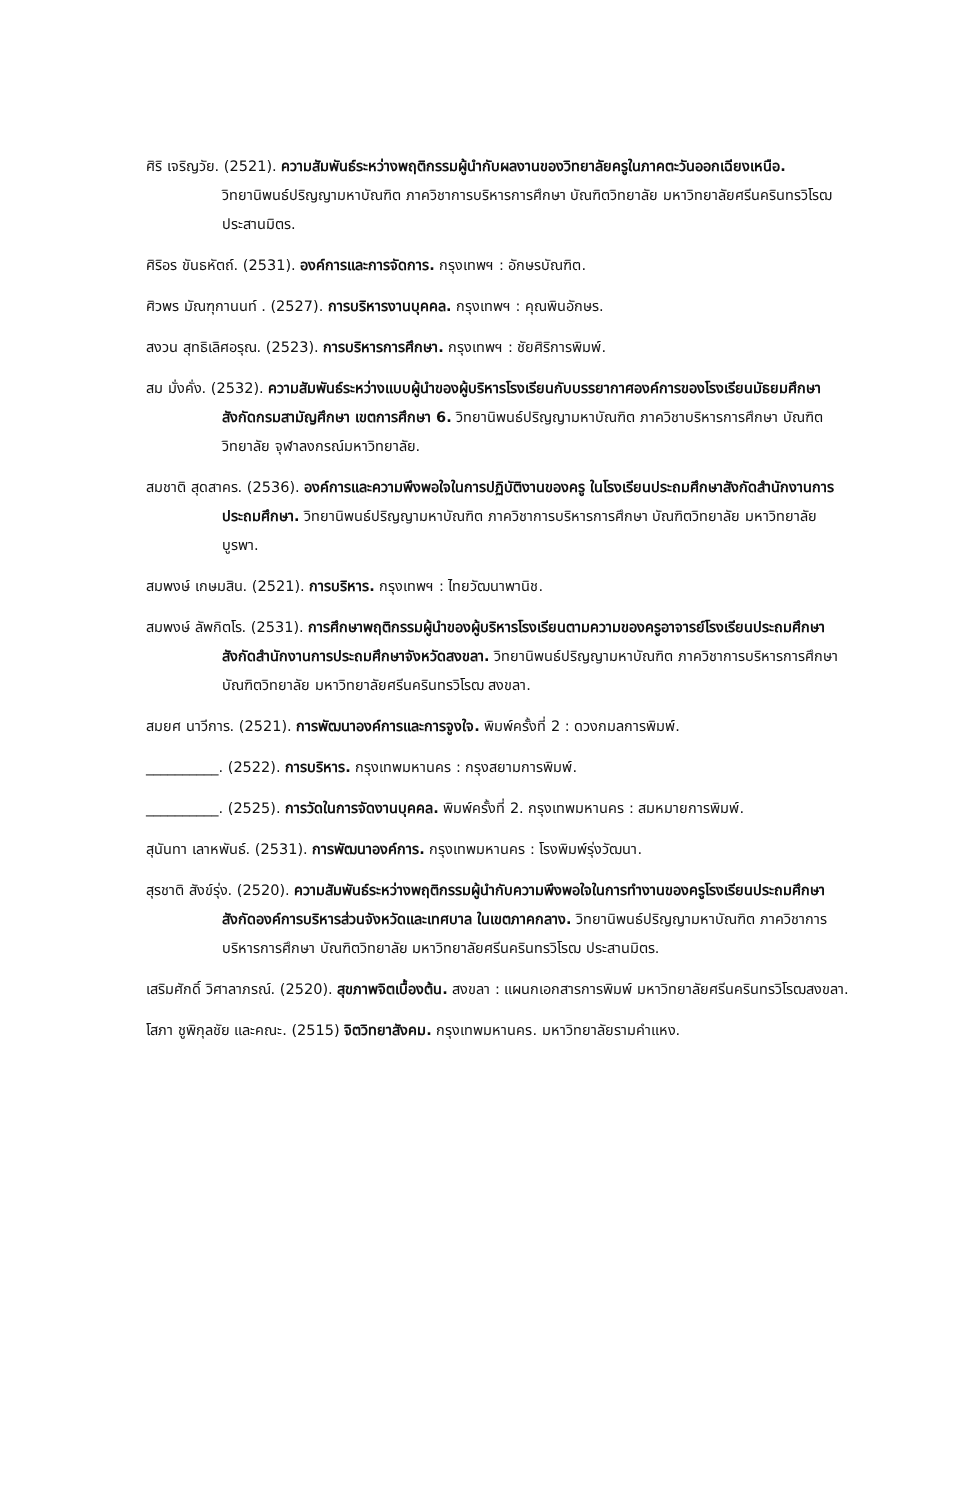ศิริ เจริญวัย. (2521). ความสัมพันธ์ระหว่างพฤติกรรมผู้นำกับผลงานของวิทยาลัยครูในภาคตะวันออกเฉียงเหนือ. วิทยานิพนธ์ปริญญามหาบัณฑิต ภาควิชาการบริหารการศึกษา บัณฑิตวิทยาลัย มหาวิทยาลัยศรีนครินทรวิโรฒ ประสานมิตร.
ศิริอร ขันธหัตถ์. (2531). องค์การและการจัดการ. กรุงเทพฯ : อักษรบัณฑิต.
ศิวพร มัณฑุกานนท์ . (2527). การบริหารงานบุคคล. กรุงเทพฯ : คุณพินอักษร.
สงวน สุทธิเลิศอรุณ. (2523). การบริหารการศึกษา. กรุงเทพฯ : ชัยศิริการพิมพ์.
สม มั่งคั่ง. (2532). ความสัมพันธ์ระหว่างแบบผู้นำของผู้บริหารโรงเรียนกับบรรยากาศองค์การของโรงเรียนมัธยมศึกษา สังกัดกรมสามัญศึกษา เขตการศึกษา 6. วิทยานิพนธ์ปริญญามหาบัณฑิต ภาควิชาบริหารการศึกษา บัณฑิตวิทยาลัย จุฬาลงกรณ์มหาวิทยาลัย.
สมชาติ สุดสาคร. (2536). องค์การและความพึงพอใจในการปฏิบัติงานของครู ในโรงเรียนประถมศึกษาสังกัดสำนักงานการประถมศึกษา. วิทยานิพนธ์ปริญญามหาบัณฑิต ภาควิชาการบริหารการศึกษา บัณฑิตวิทยาลัย มหาวิทยาลัยบูรพา.
สมพงษ์ เกษมสิน. (2521). การบริหาร. กรุงเทพฯ : ไทยวัฒนาพานิช.
สมพงษ์ ลัพกิตโร. (2531). การศึกษาพฤติกรรมผู้นำของผู้บริหารโรงเรียนตามความของครูอาจารย์โรงเรียนประถมศึกษา สังกัดสำนักงานการประถมศึกษาจังหวัดสงขลา. วิทยานิพนธ์ปริญญามหาบัณฑิต ภาควิชาการบริหารการศึกษา บัณฑิตวิทยาลัย มหาวิทยาลัยศรีนครินทรวิโรฒ สงขลา.
สมยศ นาวีการ. (2521). การพัฒนาองค์การและการจูงใจ. พิมพ์ครั้งที่ 2 : ดวงกมลการพิมพ์.
__________. (2522). การบริหาร. กรุงเทพมหานคร : กรุงสยามการพิมพ์.
__________. (2525). การวัดในการจัดงานบุคคล. พิมพ์ครั้งที่ 2. กรุงเทพมหานคร : สมหมายการพิมพ์.
สุนันทา เลาหพันธ์. (2531). การพัฒนาองค์การ. กรุงเทพมหานคร : โรงพิมพ์รุ่งวัฒนา.
สุรชาติ สังข์รุ่ง. (2520). ความสัมพันธ์ระหว่างพฤติกรรมผู้นำกับความพึงพอใจในการทำงานของครูโรงเรียนประถมศึกษา สังกัดองค์การบริหารส่วนจังหวัดและเทศบาล ในเขตภาคกลาง. วิทยานิพนธ์ปริญญามหาบัณฑิต ภาควิชาการบริหารการศึกษา บัณฑิตวิทยาลัย มหาวิทยาลัยศรีนครินทรวิโรฒ ประสานมิตร.
เสริมศักดิ์ วิศาลาภรณ์. (2520). สุขภาพจิตเบื้องต้น. สงขลา : แผนกเอกสารการพิมพ์ มหาวิทยาลัยศรีนครินทรวิโรฒสงขลา.
โสภา ชูพิกุลชัย และคณะ. (2515) จิตวิทยาสังคม. กรุงเทพมหานคร. มหาวิทยาลัยรามคำแหง.